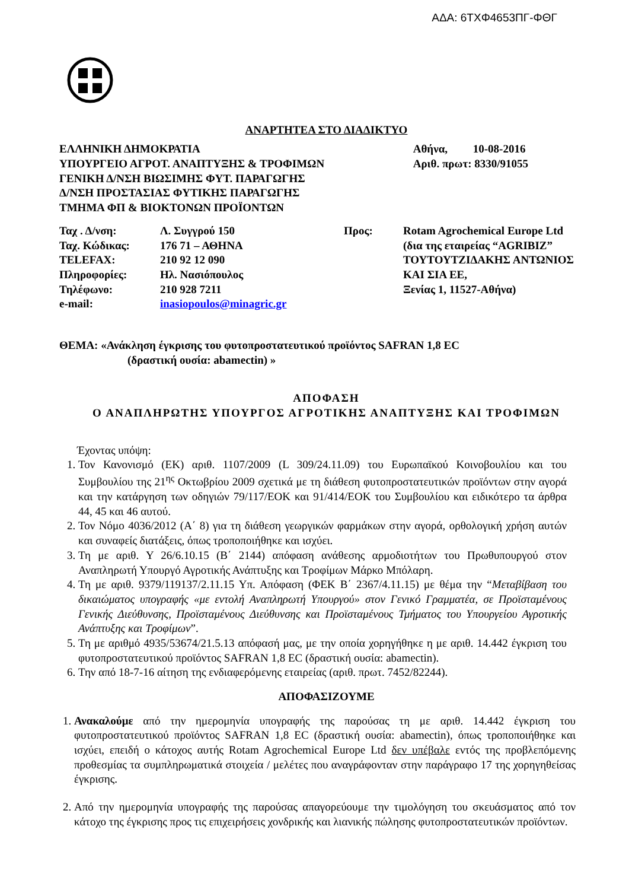ΑΔΑ: 6ΤΧΦ4653ΠΓ-ΦΘΓ
ΑΝΑΡΤΗΤΕΑ ΣΤΟ ΔΙΑΔΙΚΤΥΟ
ΕΛΛΗΝΙΚΗ ΔΗΜΟΚΡΑΤΙΑ
ΥΠΟΥΡΓΕΙΟ ΑΓΡΟΤ. ΑΝΑΠΤΥΞΗΣ & ΤΡΟΦΙΜΩΝ
ΓΕΝΙΚΗ Δ/ΝΣΗ ΒΙΩΣΙΜΗΣ ΦΥΤ. ΠΑΡΑΓΩΓΗΣ
Δ/ΝΣΗ ΠΡΟΣΤΑΣΙΑΣ ΦΥΤΙΚΗΣ ΠΑΡΑΓΩΓΗΣ
ΤΜΗΜΑ ΦΠ & ΒΙΟΚΤΟΝΩΝ ΠΡΟΪΟΝΤΩΝ
Αθήνα, 10-08-2016
Αριθ. πρωτ: 8330/91055
| Ταχ . Δ/νση: | Λ. Συγγρού 150 | Προς: | Rotam Agrochemical Europe Ltd (δια της εταιρείας “AGRIBIZ” ΤΟΥΤΟΥΤΖΙΔΑΚΗΣ ΑΝΤΩΝΙΟΣ ΚΑΙ ΣΙΑ ΕΕ, Ξενίας 1, 11527-Αθήνα) |
| Ταχ. Κώδικας: | 176 71 – ΑΘΗΝΑ | | |
| TELEFAX: | 210 92 12 090 | | |
| Πληροφορίες: | Ηλ. Νασιόπουλος | | |
| Τηλέφωνο: | 210 928 7211 | | |
| e-mail: | inasiopoulos@minagric.gr | | |
ΘΕΜΑ: «Ανάκληση έγκρισης του φυτοπροστατευτικού προϊόντος SAFRAN 1,8 EC
(δραστική ουσία: abamectin) »
ΑΠΟΦΑΣΗ
Ο ΑΝΑΠΛΗΡΩΤΗΣ ΥΠΟΥΡΓΟΣ ΑΓΡΟΤΙΚΗΣ ΑΝΑΠΤΥΞΗΣ ΚΑΙ ΤΡΟΦΙΜΩΝ
Έχοντας υπόψη:
1. Τον Κανονισμό (ΕΚ) αριθ. 1107/2009 (L 309/24.11.09) του Ευρωπαϊκού Κοινοβουλίου και του Συμβουλίου της 21<sup>ης</sup> Οκτωβρίου 2009 σχετικά με τη διάθεση φυτοπροστατευτικών προϊόντων στην αγορά και την κατάργηση των οδηγιών 79/117/ΕΟΚ και 91/414/ΕΟΚ του Συμβουλίου και ειδικότερο τα άρθρα 44, 45 και 46 αυτού.
2. Τον Νόμο 4036/2012 (Α΄ 8) για τη διάθεση γεωργικών φαρμάκων στην αγορά, ορθολογική χρήση αυτών και συναφείς διατάξεις, όπως τροποποιήθηκε και ισχύει.
3. Τη με αριθ. Υ 26/6.10.15 (Β΄ 2144) απόφαση ανάθεσης αρμοδιοτήτων του Πρωθυπουργού στον Αναπληρωτή Υπουργό Αγροτικής Ανάπτυξης και Τροφίμων Μάρκο Μπόλαρη.
4. Τη με αριθ. 9379/119137/2.11.15 Υπ. Απόφαση (ΦΕΚ Β΄ 2367/4.11.15) με θέμα την “Μεταβίβαση του δικαιώματος υπογραφής «με εντολή Αναπληρωτή Υπουργού» στον Γενικό Γραμματέα, σε Προϊσταμένους Γενικής Διεύθυνσης, Προϊσταμένους Διεύθυνσης και Προϊσταμένους Τμήματος του Υπουργείου Αγροτικής Ανάπτυξης και Τροφίμων”.
5. Τη με αριθμό 4935/53674/21.5.13 απόφασή μας, με την οποία χορηγήθηκε η με αριθ. 14.442 έγκριση του φυτοπροστατευτικού προϊόντος SAFRAN 1,8 EC (δραστική ουσία: abamectin).
6. Την από 18-7-16 αίτηση της ενδιαφερόμενης εταιρείας (αριθ. πρωτ. 7452/82244).
ΑΠΟΦΑΣΙΖΟΥΜΕ
1. Ανακαλούμε από την ημερομηνία υπογραφής της παρούσας τη με αριθ. 14.442 έγκριση του φυτοπροστατευτικού προϊόντος SAFRAN 1,8 EC (δραστική ουσία: abamectin), όπως τροποποιήθηκε και ισχύει, επειδή ο κάτοχος αυτής Rotam Agrochemical Europe Ltd δεν υπέβαλε εντός της προβλεπόμενης προθεσμίας τα συμπληρωματικά στοιχεία / μελέτες που αναγράφονταν στην παράγραφο 17 της χορηγηθείσας έγκρισης.
2. Από την ημερομηνία υπογραφής της παρούσας απαγορεύουμε την τιμολόγηση του σκευάσματος από τον κάτοχο της έγκρισης προς τις επιχειρήσεις χονδρικής και λιανικής πώλησης φυτοπροστατευτικών προϊόντων.